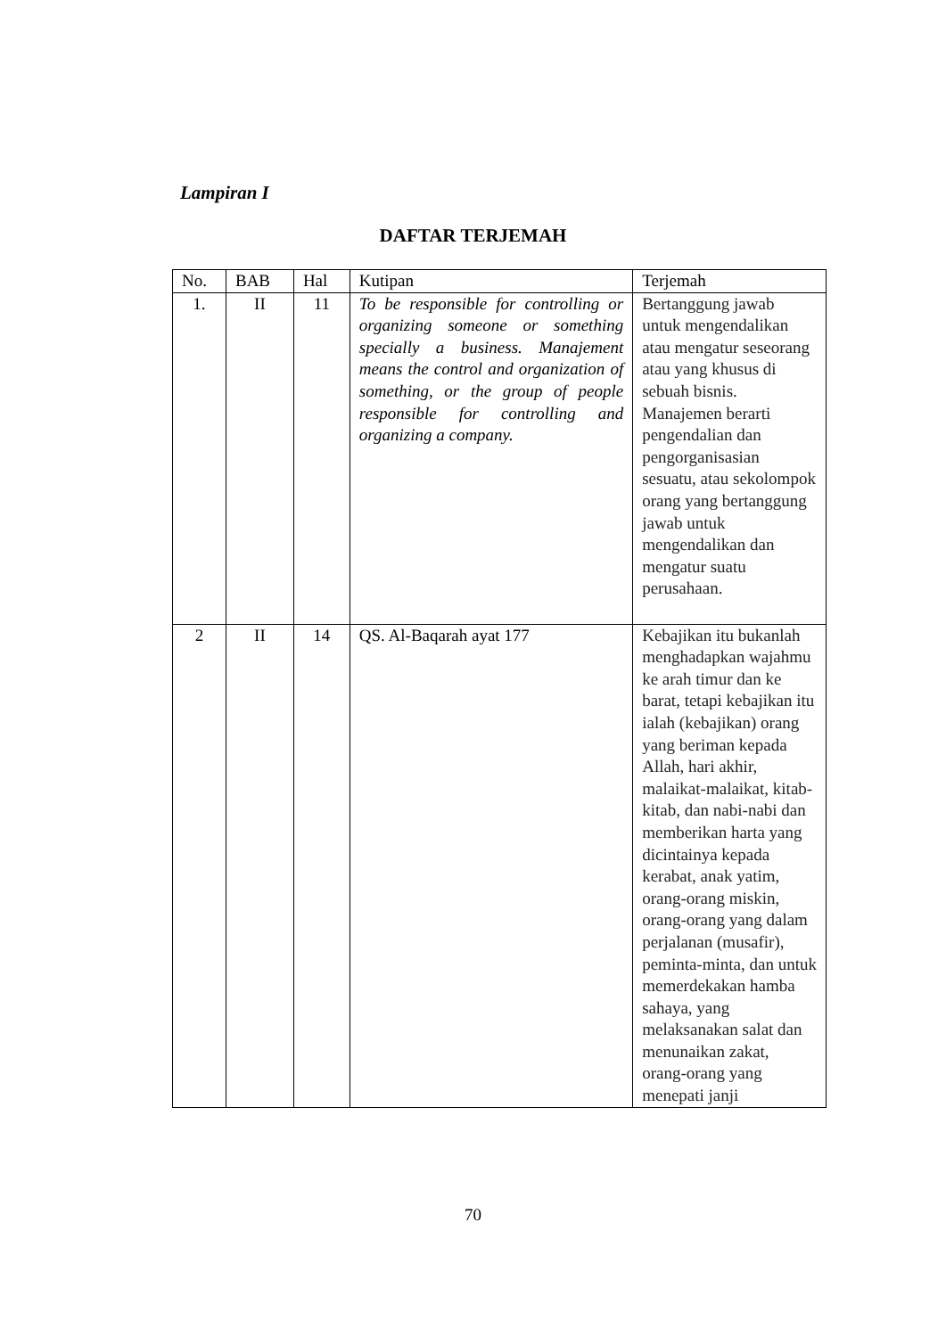Lampiran I
DAFTAR TERJEMAH
| No. | BAB | Hal | Kutipan | Terjemah |
| --- | --- | --- | --- | --- |
| 1. | II | 11 | To be responsible for controlling or organizing someone or something specially a business. Manajement means the control and organization of something, or the group of people responsible for controlling and organizing a company. | Bertanggung jawab untuk mengendalikan atau mengatur seseorang atau yang khusus di sebuah bisnis. Manajemen berarti pengendalian dan pengorganisasian sesuatu, atau sekolompok orang yang bertanggung jawab untuk mengendalikan dan mengatur suatu perusahaan. |
| 2 | II | 14 | QS. Al-Baqarah ayat 177 | Kebajikan itu bukanlah menghadapkan wajahmu ke arah timur dan ke barat, tetapi kebajikan itu ialah (kebajikan) orang yang beriman kepada Allah, hari akhir, malaikat-malaikat, kitab-kitab, dan nabi-nabi dan memberikan harta yang dicintainya kepada kerabat, anak yatim, orang-orang miskin, orang-orang yang dalam perjalanan (musafir), peminta-minta, dan untuk memerdekakan hamba sahaya, yang melaksanakan salat dan menunaikan zakat, orang-orang yang menepati janji |
70